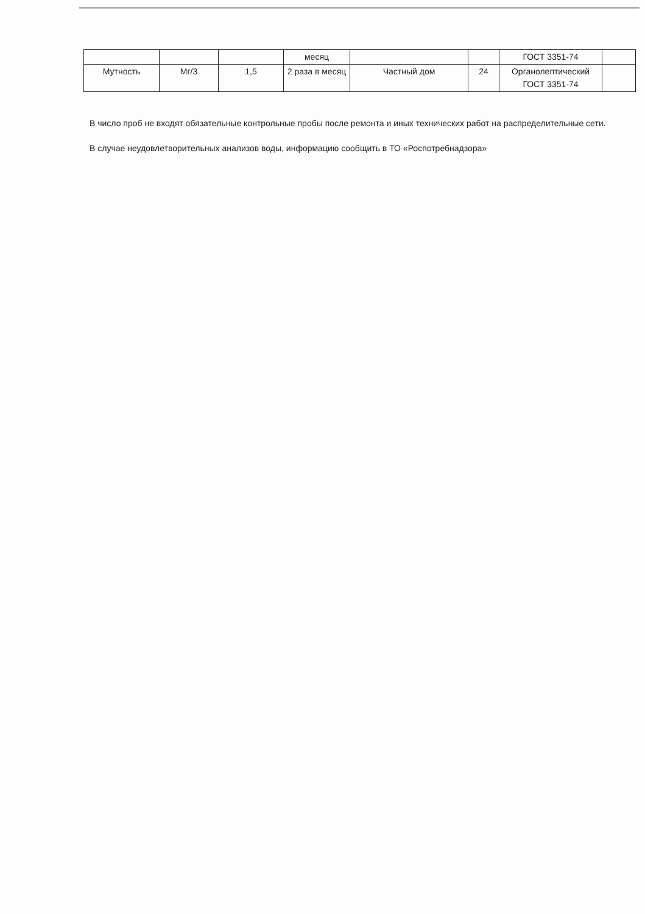| | | | месяц | | | ГОСТ 3351-74 | |
| Мутность | Мг/3 | 1,5 | 2 раза в месяц | Частный дом | 24 | Органолептический ГОСТ 3351-74 | |
В число проб не входят обязательные контрольные пробы после ремонта и иных технических работ на распределительные сети.
В случае неудовлетворительных анализов воды, информацию сообщить в ТО «Роспотребнадзора»